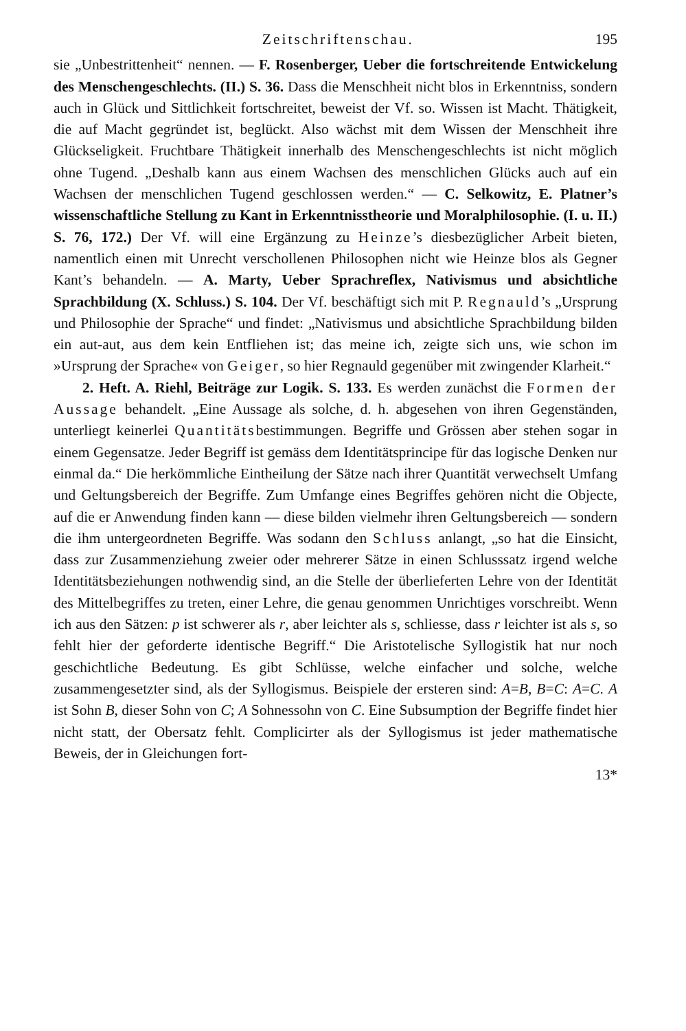Zeitschriftenschau. 195
sie „Unbestrittenheit“ nennen. — F. Rosenberger, Ueber die fortschreitende Entwickelung des Menschengeschlechts. (II.) S. 36. Dass die Menschheit nicht blos in Erkenntniss, sondern auch in Glück und Sittlichkeit fortschreitet, beweist der Vf. so. Wissen ist Macht. Thätigkeit, die auf Macht gegründet ist, beglückt. Also wächst mit dem Wissen der Menschheit ihre Glückseligkeit. Fruchtbare Thätigkeit innerhalb des Menschengeschlechts ist nicht möglich ohne Tugend. „Deshalb kann aus einem Wachsen des menschlichen Glücks auch auf ein Wachsen der menschlichen Tugend geschlossen werden.“ — C. Selkowitz, E. Platner’s wissenschaftliche Stellung zu Kant in Erkenntnisstheorie und Moralphilosophie. (I. u. II.) S. 76, 172.) Der Vf. will eine Ergänzung zu Heinze’s diesbezüglicher Arbeit bieten, namentlich einen mit Unrecht verschollenen Philosophen nicht wie Heinze blos als Gegner Kant’s behandeln. — A. Marty, Ueber Sprachreflex, Nativismus und absichtliche Sprachbildung (X. Schluss.) S. 104. Der Vf. beschäftigt sich mit P. Regnauld’s „Ursprung und Philosophie der Sprache“ und findet: „Nativismus und absichtliche Sprachbildung bilden ein aut-aut, aus dem kein Entfliehen ist; das meine ich, zeigte sich uns, wie schon im »Ursprung der Sprache« von Geiger, so hier Regnauld gegenüber mit zwingender Klarheit.“
2. Heft. A. Riehl, Beiträge zur Logik. S. 133. Es werden zunächst die Formen der Aussage behandelt. „Eine Aussage als solche, d. h. abgesehen von ihren Gegenständen, unterliegt keinerlei Quantitätsbestimmungen. Begriffe und Grössen aber stehen sogar in einem Gegensatze. Jeder Begriff ist gemäss dem Identitätsprincipe für das logische Denken nur einmal da.“ Die herkömmliche Eintheilung der Sätze nach ihrer Quantität verwechselt Umfang und Geltungsbereich der Begriffe. Zum Umfange eines Begriffes gehören nicht die Objecte, auf die er Anwendung finden kann — diese bilden vielmehr ihren Geltungsbereich — sondern die ihm untergeordneten Begriffe. Was sodann den Schluss anlangt, „so hat die Einsicht, dass zur Zusammenziehung zweier oder mehrerer Sätze in einen Schlusssatz irgend welche Identitätsbeziehungen nothwendig sind, an die Stelle der überlieferten Lehre von der Identität des Mittelbegriffes zu treten, einer Lehre, die genau genommen Unrichtiges vorschreibt. Wenn ich aus den Sätzen: p ist schwerer als r, aber leichter als s, schliesse, dass r leichter ist als s, so fehlt hier der geforderte identische Begriff.“ Die Aristotelische Syllogistik hat nur noch geschichtliche Bedeutung. Es gibt Schlüsse, welche einfacher und solche, welche zusammengesetzter sind, als der Syllogismus. Beispiele der ersteren sind: A=B, B=C: A=C. A ist Sohn B, dieser Sohn von C; A Sohnessohn von C. Eine Subsumption der Begriffe findet hier nicht statt, der Obersatz fehlt. Complicirter als der Syllogismus ist jeder mathematische Beweis, der in Gleichungen fort-
13*